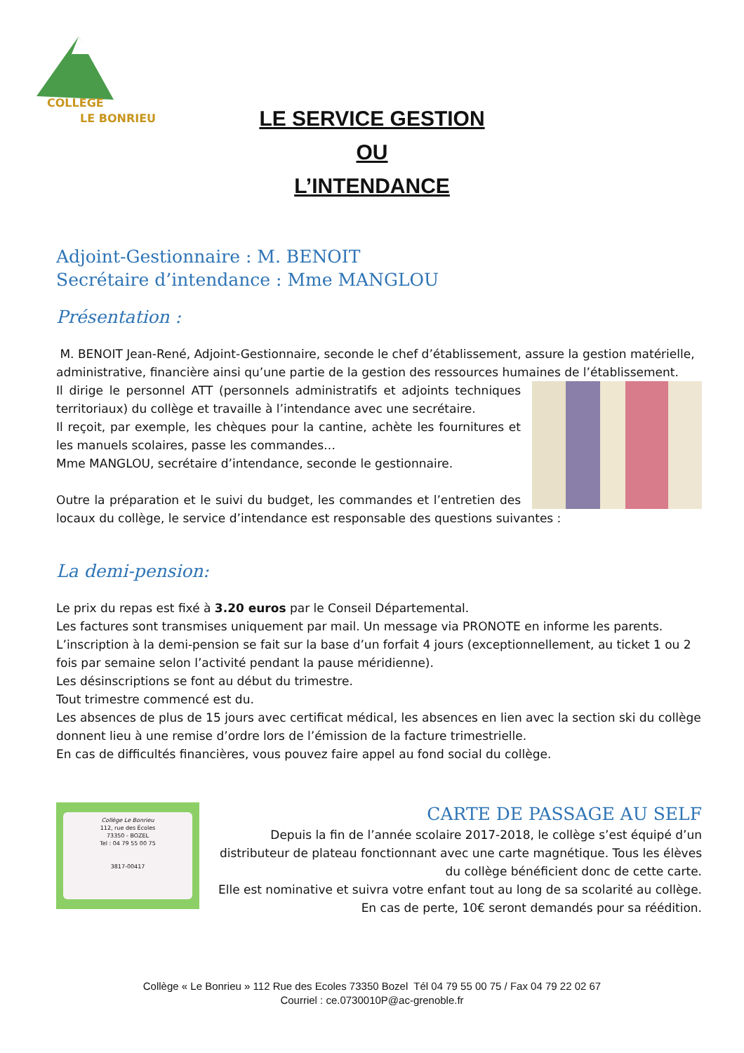COLLEGE
LE BONRIEU
LE SERVICE GESTION
OU
L’INTENDANCE
Adjoint-Gestionnaire : M. BENOIT
Secrétaire d’intendance : Mme MANGLOU
Présentation :
M. BENOIT Jean-René, Adjoint-Gestionnaire, seconde le chef d’établissement, assure la gestion matérielle, administrative, financière ainsi qu’une partie de la gestion des ressources humaines de l’établissement.
Il dirige le personnel ATT (personnels administratifs et adjoints techniques territoriaux) du collège et travaille à l’intendance avec une secrétaire.
Il reçoit, par exemple, les chèques pour la cantine, achète les fournitures et les manuels scolaires, passe les commandes…
Mme MANGLOU, secrétaire d’intendance, seconde le gestionnaire.
Outre la préparation et le suivi du budget, les commandes et l’entretien des locaux du collège, le service d’intendance est responsable des questions suivantes :
La demi-pension:
Le prix du repas est fixé à 3.20 euros par le Conseil Départemental.
Les factures sont transmises uniquement par mail. Un message via PRONOTE en informe les parents.
L’inscription à la demi-pension se fait sur la base d’un forfait 4 jours (exceptionnellement, au ticket 1 ou 2 fois par semaine selon l’activité pendant la pause méridienne).
Les désinscriptions se font au début du trimestre.
Tout trimestre commencé est du.
Les absences de plus de 15 jours avec certificat médical, les absences en lien avec la section ski du collège donnent lieu à une remise d’ordre lors de l’émission de la facture trimestrielle.
En cas de difficultés financières, vous pouvez faire appel au fond social du collège.
Collège Le Bonrieu
112, rue des Écoles
73350 - BOZEL
Tel : 04 79 55 00 75
3817-00417
CARTE DE PASSAGE AU SELF
Depuis la fin de l’année scolaire 2017-2018, le collège s’est équipé d’un distributeur de plateau fonctionnant avec une carte magnétique. Tous les élèves du collège bénéficient donc de cette carte.
Elle est nominative et suivra votre enfant tout au long de sa scolarité au collège.
En cas de perte, 10€ seront demandés pour sa réédition.
Collège « Le Bonrieu » 112 Rue des Ecoles 73350 Bozel Tél 04 79 55 00 75 / Fax 04 79 22 02 67
Courriel : ce.0730010P@ac-grenoble.fr